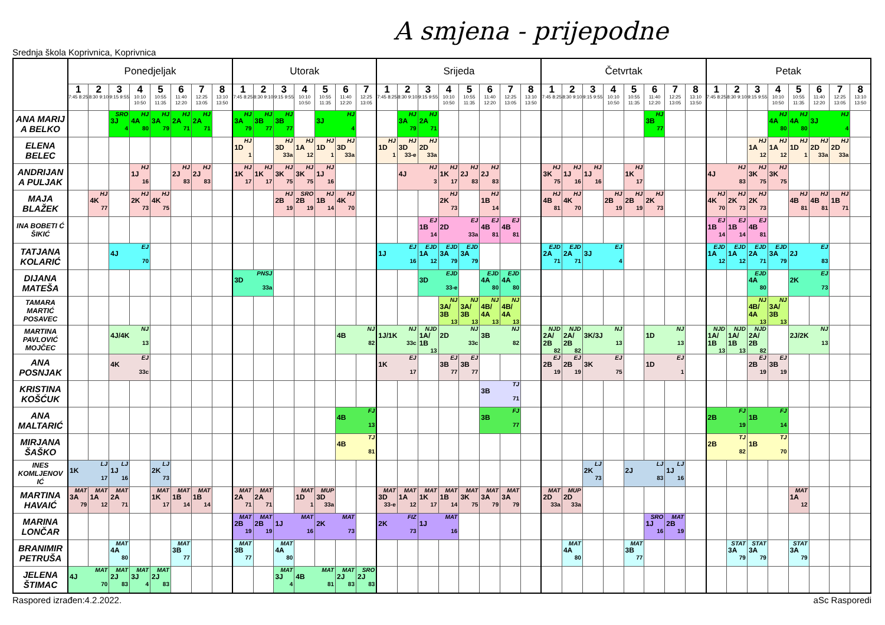A smjena - prijepodne
Srednja škola Koprivnica, Koprivnica
| | Ponedjeljak | | | | | | | | Utorak | | | | | | | Srijeda | | | | | | | | Četvrtak | | | | | | | | Petak | | | | | | | |
| --- | --- | --- | --- | --- | --- | --- | --- | --- | --- | --- | --- | --- | --- | --- | --- | --- | --- | --- | --- | --- | --- | --- | --- | --- | --- | --- | --- | --- | --- | --- | --- | --- | --- | --- | --- | --- | --- | --- | --- |
| | 1 7:45 8:25 | 2 8:30 9:10 | 3 9:15 9:55 | 4 10:10 10:50 | 5 10:55 11:35 | 6 11:40 12:20 | 7 12:25 13:05 | 8 13:10 13:50 | 1 7:45 8:25 | 2 8:30 9:10 | 3 9:15 9:55 | 4 10:10 10:50 | 5 10:55 11:35 | 6 11:40 12:20 | 7 12:25 13:05 | 1 7:45 8:25 | 2 8:30 9:10 | 3 9:15 9:55 | 4 10:10 10:50 | 5 10:55 11:35 | 6 11:40 12:20 | 7 12:25 13:05 | 8 13:10 13:50 | 1 7:45 8:25 | 2 8:30 9:10 | 3 9:15 9:55 | 4 10:10 10:50 | 5 10:55 11:35 | 6 11:40 12:20 | 7 12:25 13:05 | 8 13:10 13:50 | 1 7:45 8:25 | 2 8:30 9:10 | 3 9:15 9:55 | 4 10:10 10:50 | 5 10:55 11:35 | 6 11:40 12:20 | 7 12:25 13:05 | 8 13:10 13:50 |
| ANA MARIJ A BELKO | | | SRO 3J 4 | HJ 4A 80 | HJ 3A 79 | HJ 2A 71 | HJ 2A 71 | | HJ 3A 79 | HJ 3B 77 | HJ 3B 77 | | HJ 3J 4 | | | | HJ 3A 79 | HJ 2A 71 | | | | | | | | | | | HJ 3B 77 | | | | | | HJ 4A 80 | HJ 4A 80 | HJ 3J 4 | | |
| ELENA BELEC | | | | | | | | | HJ 1D 1 | | HJ 3D 33a | HJ 1A 12 | HJ 1D 1 | HJ 3D 33a | | HJ 1D 1 | HJ 3D 33-e | HJ 2D 33a | | | | | | | | | | | | | | | | HJ 1A 12 | HJ 1A 12 | HJ 1D 1 | HJ 2D 33a | HJ 2D 33a | |
| ANDRIJAN A PULJAK | | | | HJ 1J 16 | | HJ 2J 83 | HJ 2J 83 | | HJ 1K 17 | HJ 1K 17 | HJ 3K 75 | HJ 3K 75 | HJ 1J 16 | | | | HJ 4J 3 | | HJ 1K 17 | HJ 2J 83 | HJ 2J 83 | | | HJ 3K 75 | HJ 1J 16 | HJ 1J 16 | | HJ 1K 17 | | | | HJ 4J 83 | | HJ 3K 75 | HJ 3K 75 | | | | |
| MAJA BLAŽEK | | HJ 4K 77 | | HJ 2K 73 | HJ 4K 75 | | | | | | HJ 2B 19 | SRO 2B 19 | HJ 1B 14 | HJ 4K 70 | | | | | HJ 2K 73 | | HJ 1B 14 | | | HJ 4B 81 | HJ 4K 70 | | HJ 2B 19 | HJ 2B 19 | HJ 2K 73 | | | HJ 4K 70 | HJ 2K 73 | HJ 2K 73 | | HJ 4B 81 | HJ 4B 81 | HJ 1B 71 | |
| INA BOBETI Ć ŠIKIĆ | | | | | | | | | | | | | | | | | | EJ 1B 14 | EJ 2D 33a | | EJ 4B 81 | EJ 4B 81 | | | | | | | | | | EJ 1B 14 | EJ 1B 14 | EJ 4B 81 | | | | | |
| TATJANA KOLARIĆ | | | EJ 4J 70 | | | | | | | | | | | | | EJ 1J 16 | | EJD 1A 12 | EJD 3A 79 | EJD 3A 79 | | | | EJD 2A 71 | EJD 2A 71 | EJ 3J 4 | | | | | | EJD 1A 12 | EJD 1A 12 | EJD 2A 71 | EJD 3A 79 | EJ 2J 83 | | | |
| DIJANA MATEŠA | | | | | | | | | PNSJ 3D 33a | | | | | | | | | EJD 3D 33-e | | | EJD 4A 80 | EJD 4A 80 | | | | | | | | | | | | EJD 4A 80 | | EJ 2K 73 | | | |
| TAMARA MARTIĆ POSAVEC | | | | | | | | | | | | | | | | | | | NJ 3A/ 3B 13 | NJ 3A/ 3B 13 | NJ 4B/ 4A 13 | NJ 4B/ 4A 13 | | | | | | | | | | | | NJ 4B/ 4A 13 | NJ 3A/ 3B 13 | | | | |
| MARTINA PAVLOVIĆ MOJČEC | | | NJ 4J/4K 13 | | | | | | | | | | | NJ 4B 82 | | NJ 1J/1K 33c | | NJD 1A/ 1B 13 | NJ 2D 33c | | NJ 3B 82 | | | NJD 2A/ 2B 82 | NJD 2A/ 2B 82 | NJ 3K/3J 13 | | | NJ 1D 13 | | | NJD 1A/ 1B 13 | NJD 1A/ 1B 13 | NJD 2A/ 2B 82 | | NJ 2J/2K 13 | | | |
| ANA POSNJAK | | | EJ 4K 33c | | | | | | | | | | | | | EJ 1K 17 | | | EJ 3B 77 | EJ 3B 77 | | | | EJ 2B 19 | EJ 2B 19 | EJ 3K 75 | | | EJ 1D 1 | | | | | EJ 2B 19 | EJ 3B 19 | | | | |
| KRISTINA KOŠĆUK | | | | | | | | | | | | | | | | | | | | | TJ 3B 71 | | | | | | | | | | | | | | | | | | |
| ANA MALTARIĆ | | | | | | | | | | | | | | FJ 4B 13 | | | | | | | FJ 3B 77 | | | | | | | | | | | FJ 2B 19 | | FJ 1B 14 | | | | | |
| MIRJANA ŠAŠKO | | | | | | | | | | | | | | TJ 4B 81 | | | | | | | | | | | | | | | | | | TJ 2B 82 | | TJ 1B 70 | | | | | |
| INES KOMLJENOV IĆ | LJ 1K 17 | | LJ 1J 16 | | LJ 2K 73 | | | | | | | | | | | | | | | | | | | | | LJ 2K 73 | | LJ 2J 83 | | LJ 1J 16 | | | | | | | | | |
| MARTINA HAVAIĆ | MAT 3A 79 | MAT 1A 12 | MAT 2A 71 | | MAT 1K 17 | MAT 1B 14 | MAT 1B 14 | | MAT 2A 71 | MAT 2A 71 | | MAT 1D 1 | MUP 3D 33a | | | MAT 3D 33-e | MAT 1A 12 | MAT 1K 17 | MAT 1B 14 | MAT 3K 75 | MAT 3A 79 | MAT 3A 79 | | MAT 2D 33a | MUP 2D 33a | | | | | | | | | | | MAT 1A 12 | | | |
| MARINA LONČAR | | | | | | | | | MAT 2B 19 | MAT 2B 19 | MAT 1J 16 | | MAT 2K 73 | | | FIZ 2K 73 | | MAT 1J 16 | | | | | | | | | | | SRO 1J 16 | MAT 2B 19 | | | | | | | | | |
| BRANIMIR PETRUŠA | | | MAT 4A 80 | | | MAT 3B 77 | | | MAT 3B 77 | | MAT 4A 80 | | | | | | | | | | | | | | MAT 4A 80 | | | MAT 3B 77 | | | | | STAT 3A 79 | STAT 3A 79 | | STAT 3A 79 | | | |
| JELENA ŠTIMAC | MAT 4J 70 | | MAT 2J 83 | MAT 3J 4 | MAT 2J 83 | | | | | | MAT 3J 4 | MAT 4B 81 | | MAT 2J 83 | SRO 2J 83 | | | | | | | | | | | | | | | | | | | | | | | | |
Raspored izrađen:4.2.2022. aSc Rasporedi